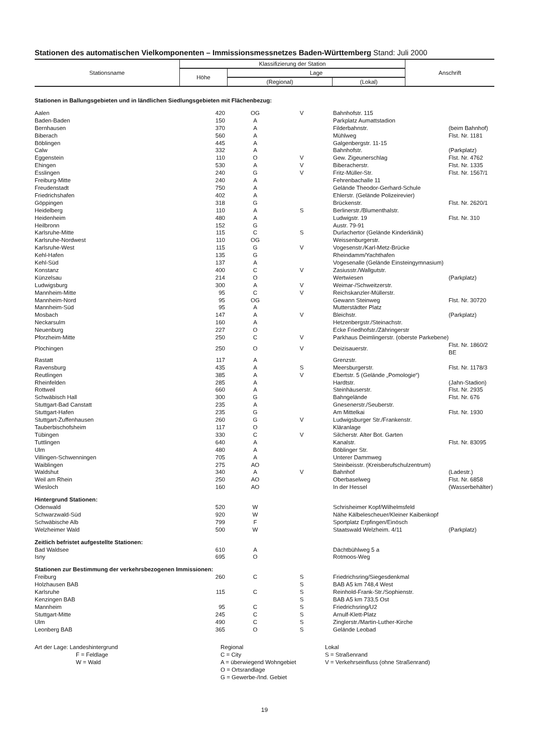Stationen des automatischen Vielkomponenten – Immissionsmessnetzes Baden-Württemberg Stand: Juli 2000
| Stationsname | Klassifizierung der Station | | | Anschrift |
| --- | --- | --- | --- | --- |
| | Höhe | Lage | | |
| | | (Regional) | (Lokal) | |
| Stationen in Ballungsgebieten und in ländlichen Siedlungsgebieten mit Flächenbezug: | | | | | |
| Aalen | 420 | OG | V | Bahnhofstr. 115 | |
| Baden-Baden | 150 | A | | Parkplatz Aumattstadion | |
| Bernhausen | 370 | A | | Filderbahnstr. | (beim Bahnhof) |
| Biberach | 560 | A | | Mühlweg | Flst. Nr. 1181 |
| Böblingen | 445 | A | | Galgenbergstr. 11-15 | |
| Calw | 332 | A | | Bahnhofstr. | (Parkplatz) |
| Eggenstein | 110 | O | V | Gew. Zigeunerschlag | Flst. Nr. 4762 |
| Ehingen | 530 | A | V | Biberacherstr. | Flst. Nr. 1335 |
| Esslingen | 240 | G | V | Fritz-Müller-Str. | Flst. Nr. 1567/1 |
| Freiburg-Mitte | 240 | A | | Fehrenbachalle 11 | |
| Freudenstadt | 750 | A | | Gelände Theodor-Gerhard-Schule | |
| Friedrichshafen | 402 | A | | Ehlerstr. (Gelände Polizeirevier) | |
| Göppingen | 318 | G | | Brückenstr. | Flst. Nr. 2620/1 |
| Heidelberg | 110 | A | S | Berlinerstr./Blumenthalstr. | |
| Heidenheim | 480 | A | | Ludwigstr. 19 | Flst. Nr. 310 |
| Heilbronn | 152 | G | | Austr. 79-91 | |
| Karlsruhe-Mitte | 115 | C | S | Durlachertor (Gelände Kinderklinik) | |
| Karlsruhe-Nordwest | 110 | OG | | Weissenburgerstr. | |
| Karlsruhe-West | 115 | G | V | Vogesenstr./Karl-Metz-Brücke | |
| Kehl-Hafen | 135 | G | | Rheindamm/Yachthafen | |
| Kehl-Süd | 137 | A | | Vogesenalle (Gelände Einsteingymnasium) | |
| Konstanz | 400 | C | V | Zasiusstr./Wallgutstr. | |
| Künzelsau | 214 | O | | Wertwiesen | (Parkplatz) |
| Ludwigsburg | 300 | A | V | Weimar-/Schweitzerstr. | |
| Mannheim-Mitte | 95 | C | V | Reichskanzler-Müllerstr. | |
| Mannheim-Nord | 95 | OG | | Gewann Steinweg | Flst. Nr. 30720 |
| Mannheim-Süd | 95 | A | | Mutterstädter Platz | |
| Mosbach | 147 | A | V | Bleichstr. | (Parkplatz) |
| Neckarsulm | 160 | A | | Hetzenbergstr./Steinachstr. | |
| Neuenburg | 227 | O | | Ecke Friedhofstr./Zähringerstr | |
| Pforzheim-Mitte | 250 | C | V | Parkhaus Deimlingerstr. (oberste Parkebene) | |
| Plochingen | 250 | O | V | Deizisauerstr. | Flst. Nr. 1860/2 BE |
| Rastatt | 117 | A | | Grenzstr. | |
| Ravensburg | 435 | A | S | Meersburgerstr. | Flst. Nr. 1178/3 |
| Reutlingen | 385 | A | V | Ebertstr. 5 (Gelände „Pomologie“) | |
| Rheinfelden | 285 | A | | Hardtstr. | (Jahn-Stadion) |
| Rottweil | 660 | A | | Steinhäuserstr. | Flst. Nr. 2935 |
| Schwäbisch Hall | 300 | G | | Bahngelände | Flst. Nr. 676 |
| Stuttgart-Bad Canstatt | 235 | A | | Gnesenerstr./Seuberstr. | |
| Stuttgart-Hafen | 235 | G | | Am Mittelkai | Flst. Nr. 1930 |
| Stuttgart-Zuffenhausen | 260 | G | V | Ludwigsburger Str./Frankenstr. | |
| Tauberbischofsheim | 117 | O | | Kläranlage | |
| Tübingen | 330 | C | V | Silcherstr. Alter Bot. Garten | |
| Tuttlingen | 640 | A | | Kanalstr. | Flst. Nr. 83095 |
| Ulm | 480 | A | | Böblinger Str. | |
| Villingen-Schwenningen | 705 | A | | Unterer Dammweg | |
| Waiblingen | 275 | AO | | Steinbeisstr. (Kreisberufschulzentrum) | |
| Waldshut | 340 | A | V | Bahnhof | (Ladestr.) |
| Weil am Rhein | 250 | AO | | Oberbaselweg | Flst. Nr. 6858 |
| Wiesloch | 160 | AO | | In der Hessel | (Wasserbehälter) |
| Hintergrund Stationen: | | | | | |
| Odenwald | 520 | W | | Schrisheimer Kopf/Wilhelmsfeld | |
| Schwarzwald-Süd | 920 | W | | Nähe Kälbeleschеuer/Kleiner Kaibenkopf | |
| Schwäbische Alb | 799 | F | | Sportplatz Erpfingen/Einösch | |
| Welzheimer Wald | 500 | W | | Staatswald Welzheim. 4/11 | (Parkplatz) |
| Zeitlich befristet aufgestellte Stationen: | | | | | |
| Bad Waldsee | 610 | A | | Dächtbühlweg 5 a | |
| Isny | 695 | O | | Rotmoos-Weg | |
| Stationen zur Bestimmung der verkehrsbezogenen Immissionen: | | | | | |
| Freiburg | 260 | C | S | Friedrichsring/Siegesdenkmal | |
| Holzhausen BAB | | | S | BAB A5 km 748,4 West | |
| Karlsruhe | 115 | C | S | Reinhold-Frank-Str./Sophienstr. | |
| Kenzingen BAB | | | S | BAB A5 km 733,5 Ost | |
| Mannheim | 95 | C | S | Friedrichsring/U2 | |
| Stuttgart-Mitte | 245 | C | S | Arnulf-Klett-Platz | |
| Ulm | 490 | C | S | Zinglerstr./Martin-Luther-Kirche | |
| Leonberg BAB | 365 | O | S | Gelände Leobad | |
Art der Lage: Landeshintergrund
F = Feldlage
W = Wald
Regional
C = City
A = überwiegend Wohngebiet
O = Ortsrandlage
G = Gewerbe-/Ind. Gebiet
Lokal
S = Straßenrand
V = Verkehrseinfluss (ohne Straßenrand)
19